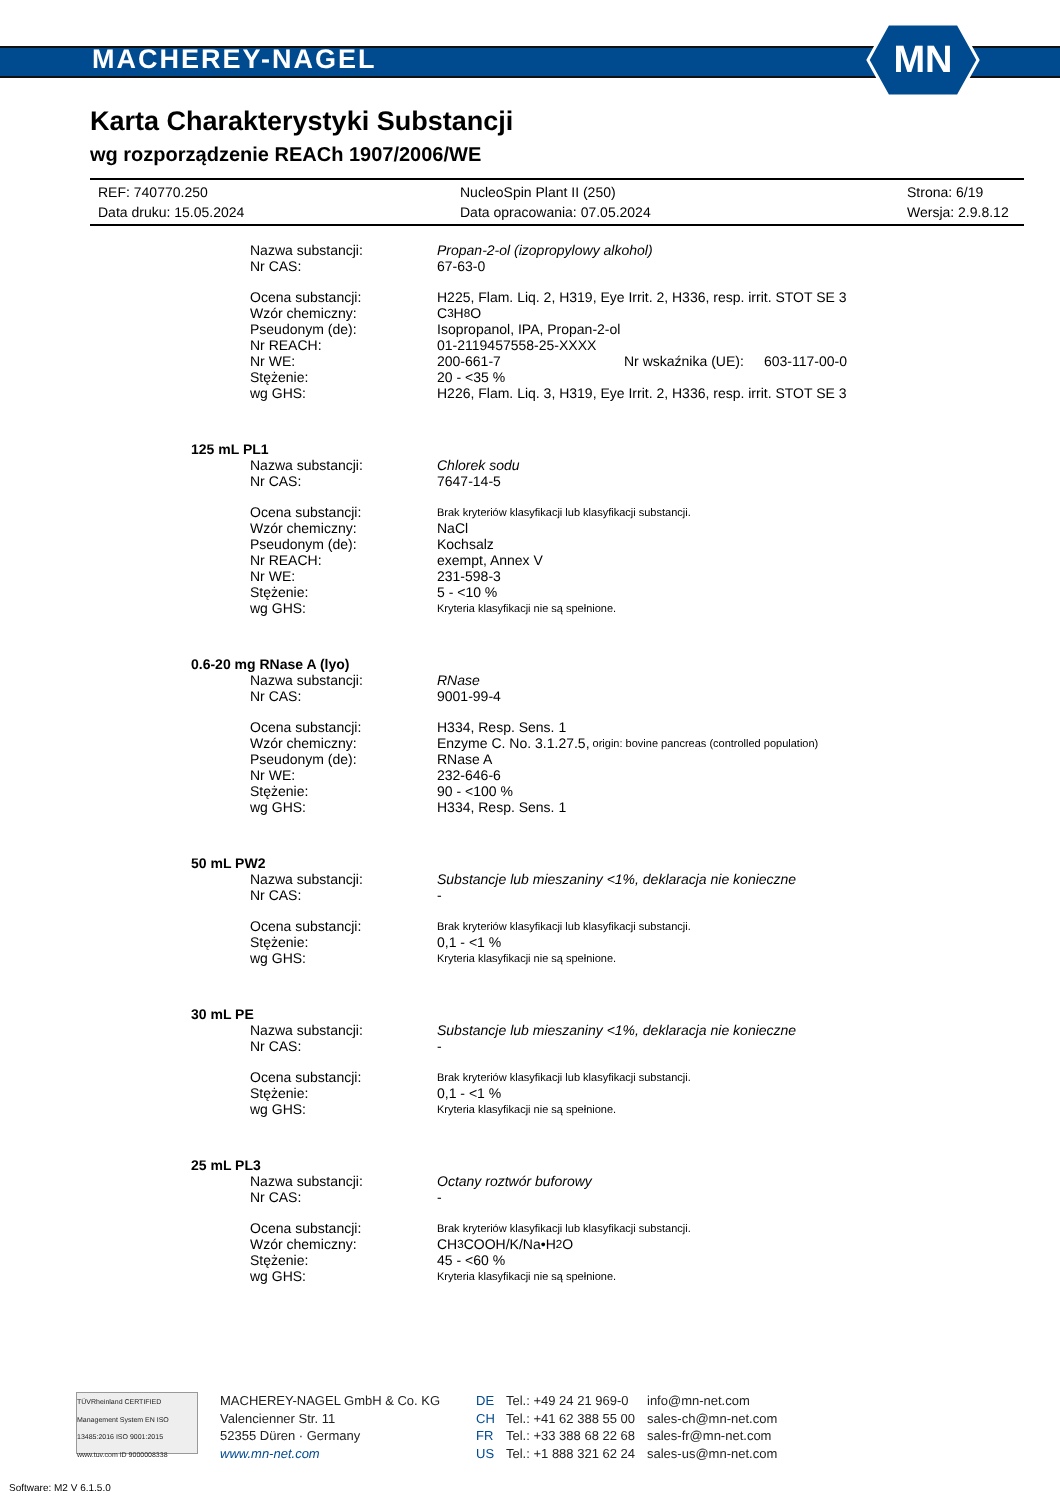MACHEREY-NAGEL
MN
Karta Charakterystyki Substancji
wg rozporządzenie REACh 1907/2006/WE
REF: 740770.250 NucleoSpin Plant II (250) Strona: 6/19
Data druku: 15.05.2024 Data opracowania: 07.05.2024 Wersja: 2.9.8.12
Nazwa substancji: Propan-2-ol (izopropylowy alkohol)
Nr CAS: 67-63-0
Ocena substancji: H225, Flam. Liq. 2, H319, Eye Irrit. 2, H336, resp. irrit. STOT SE 3
Wzór chemiczny: C<sub>3</sub>H<sub>8</sub>O
Pseudonym (de): Isopropanol, IPA, Propan-2-ol
Nr REACH: 01-2119457558-25-XXXX
Nr WE: 200-661-7 Nr wskaźnika (UE): 603-117-00-0
Stężenie: 20 - <35 %
wg GHS: H226, Flam. Liq. 3, H319, Eye Irrit. 2, H336, resp. irrit. STOT SE 3
125 mL PL1
Nazwa substancji: Chlorek sodu
Nr CAS: 7647-14-5
Ocena substancji: Brak kryteriów klasyfikacji lub klasyfikacji substancji.
Wzór chemiczny: NaCl
Pseudonym (de): Kochsalz
Nr REACH: exempt, Annex V
Nr WE: 231-598-3
Stężenie: 5 - <10 %
wg GHS: Kryteria klasyfikacji nie są spełnione.
0.6-20 mg RNase A (lyo)
Nazwa substancji: RNase
Nr CAS: 9001-99-4
Ocena substancji: H334, Resp. Sens. 1
Wzór chemiczny: Enzyme C. No. 3.1.27.5, origin: bovine pancreas (controlled population)
Pseudonym (de): RNase A
Nr WE: 232-646-6
Stężenie: 90 - <100 %
wg GHS: H334, Resp. Sens. 1
50 mL PW2
Nazwa substancji: Substancje lub mieszaniny <1%, deklaracja nie konieczne
Nr CAS: -
Ocena substancji: Brak kryteriów klasyfikacji lub klasyfikacji substancji.
Stężenie: 0,1 - <1 %
wg GHS: Kryteria klasyfikacji nie są spełnione.
30 mL PE
Nazwa substancji: Substancje lub mieszaniny <1%, deklaracja nie konieczne
Nr CAS: -
Ocena substancji: Brak kryteriów klasyfikacji lub klasyfikacji substancji.
Stężenie: 0,1 - <1 %
wg GHS: Kryteria klasyfikacji nie są spełnione.
25 mL PL3
Nazwa substancji: Octany roztwór buforowy
Nr CAS: -
Ocena substancji: Brak kryteriów klasyfikacji lub klasyfikacji substancji.
Wzór chemiczny: CH<sub>3</sub>COOH/K/Na•H<sub>2</sub>O
Stężenie: 45 - <60 %
wg GHS: Kryteria klasyfikacji nie są spełnione.
TÜVRheinland CERTIFIED Management System EN ISO 13485:2016 ISO 9001:2015 www.tuv.com ID 9000008338
MACHEREY-NAGEL GmbH & Co. KG
Valencienner Str. 11
52355 Düren · Germany
www.mn-net.com
DE
CH
FR
US
Tel.: +49 24 21 969-0
Tel.: +41 62 388 55 00
Tel.: +33 388 68 22 68
Tel.: +1 888 321 62 24
info@mn-net.com
sales-ch@mn-net.com
sales-fr@mn-net.com
sales-us@mn-net.com
Software: M2 V 6.1.5.0